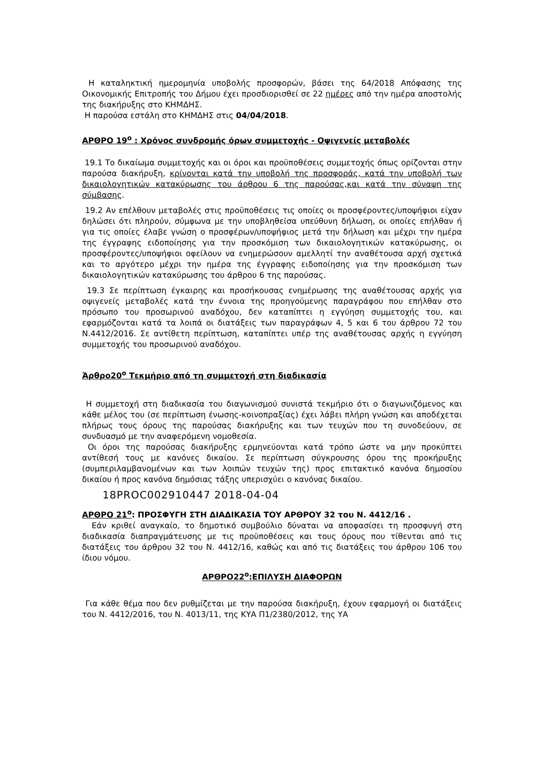Η καταληκτική ημερομηνία υποβολής προσφορών, βάσει της 64/2018 Απόφασης της Οικονομικής Επιτροπής του Δήμου έχει προσδιορισθεί σε 22 ημέρες από την ημέρα αποστολής της διακήρυξης στο ΚΗΜΔΗΣ.
Η παρούσα εστάλη στο ΚΗΜΔΗΣ στις 04/04/2018.
ΑΡΘΡΟ 19<sup>ο</sup> : Χρόνος συνδρομής όρων συμμετοχής - Οψιγενείς μεταβολές
19.1 Το δικαίωμα συμμετοχής και οι όροι και προϋποθέσεις συμμετοχής όπως ορίζονται στην παρούσα διακήρυξη, κρίνονται κατά την υποβολή της προσφοράς, κατά την υποβολή των δικαιολογητικών κατακύρωσης του άρθρου 6 της παρούσας,και κατά την σύναψη της σύμβασης.
19.2 Αν επέλθουν μεταβολές στις προϋποθέσεις τις οποίες οι προσφέροντες/υποψήφιοι είχαν δηλώσει ότι πληρούν, σύμφωνα με την υποβληθείσα υπεύθυνη δήλωση, οι οποίες επήλθαν ή για τις οποίες έλαβε γνώση ο προσφέρων/υποψήφιος μετά την δήλωση και μέχρι την ημέρα της έγγραφης ειδοποίησης για την προσκόμιση των δικαιολογητικών κατακύρωσης, οι προσφέροντες/υποψήφιοι οφείλουν να ενημερώσουν αμελλητί την αναθέτουσα αρχή σχετικά και το αργότερο μέχρι την ημέρα της έγγραφης ειδοποίησης για την προσκόμιση των δικαιολογητικών κατακύρωσης του άρθρου 6 της παρούσας.
19.3 Σε περίπτωση έγκαιρης και προσήκουσας ενημέρωσης της αναθέτουσας αρχής για οψιγενείς μεταβολές κατά την έννοια της προηγούμενης παραγράφου που επήλθαν στο πρόσωπο του προσωρινού αναδόχου, δεν καταπίπτει η εγγύηση συμμετοχής του, και εφαρμόζονται κατά τα λοιπά οι διατάξεις των παραγράφων 4, 5 και 6 του άρθρου 72 του Ν.4412/2016. Σε αντίθετη περίπτωση, καταπίπτει υπέρ της αναθέτουσας αρχής η εγγύηση συμμετοχής του προσωρινού αναδόχου.
Άρθρο20<sup>ο</sup> Τεκμήριο από τη συμμετοχή στη διαδικασία
Η συμμετοχή στη διαδικασία του διαγωνισμού συνιστά τεκμήριο ότι ο διαγωνιζόμενος και κάθε μέλος του (σε περίπτωση ένωσης-κοινοπραξίας) έχει λάβει πλήρη γνώση και αποδέχεται πλήρως τους όρους της παρούσας διακήρυξης και των τευχών που τη συνοδεύουν, σε συνδυασμό με την αναφερόμενη νομοθεσία.
Οι όροι της παρούσας διακήρυξης ερμηνεύονται κατά τρόπο ώστε να μην προκύπτει αντίθεσή τους με κανόνες δικαίου. Σε περίπτωση σύγκρουσης όρου της προκήρυξης (συμπεριλαμβανομένων και των λοιπών τευχών της) προς επιτακτικό κανόνα δημοσίου δικαίου ή προς κανόνα δημόσιας τάξης υπερισχύει ο κανόνας δικαίου.
18PROC002910447 2018-04-04
ΑΡΘΡΟ 21<sup>ο</sup>: ΠΡΟΣΦΥΓΗ ΣΤΗ ΔΙΑΔΙΚΑΣΙΑ ΤΟΥ ΑΡΘΡΟΥ 32 του Ν. 4412/16 .
Εάν κριθεί αναγκαίο, το δημοτικό συμβούλιο δύναται να αποφασίσει τη προσφυγή στη διαδικασία διαπραγμάτευσης με τις προϋποθέσεις και τους όρους που τίθενται από τις διατάξεις του άρθρου 32 του Ν. 4412/16, καθώς και από τις διατάξεις του άρθρου 106 του ίδιου νόμου.
ΑΡΘΡΟ22<sup>ο</sup>:ΕΠΙΛΥΣΗ ΔΙΑΦΟΡΩΝ
Για κάθε θέμα που δεν ρυθμίζεται με την παρούσα διακήρυξη, έχουν εφαρμογή οι διατάξεις του Ν. 4412/2016, του Ν. 4013/11, της ΚΥΑ Π1/2380/2012, της ΥΑ